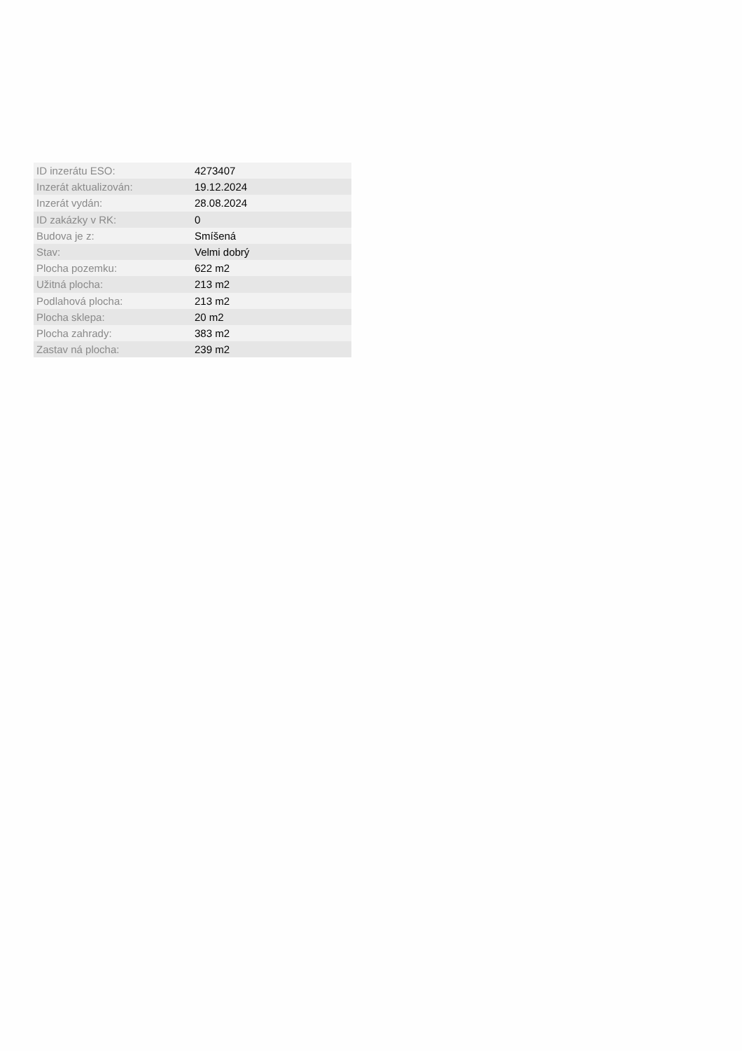| ID inzerátu ESO: | 4273407 |
| Inzerát aktualizován: | 19.12.2024 |
| Inzerát vydán: | 28.08.2024 |
| ID zakázky v RK: | 0 |
| Budova je z: | Smíšená |
| Stav: | Velmi dobrý |
| Plocha pozemku: | 622 m2 |
| Užitná plocha: | 213 m2 |
| Podlahová plocha: | 213 m2 |
| Plocha sklepa: | 20 m2 |
| Plocha zahrady: | 383 m2 |
| Zastav ná plocha: | 239 m2 |